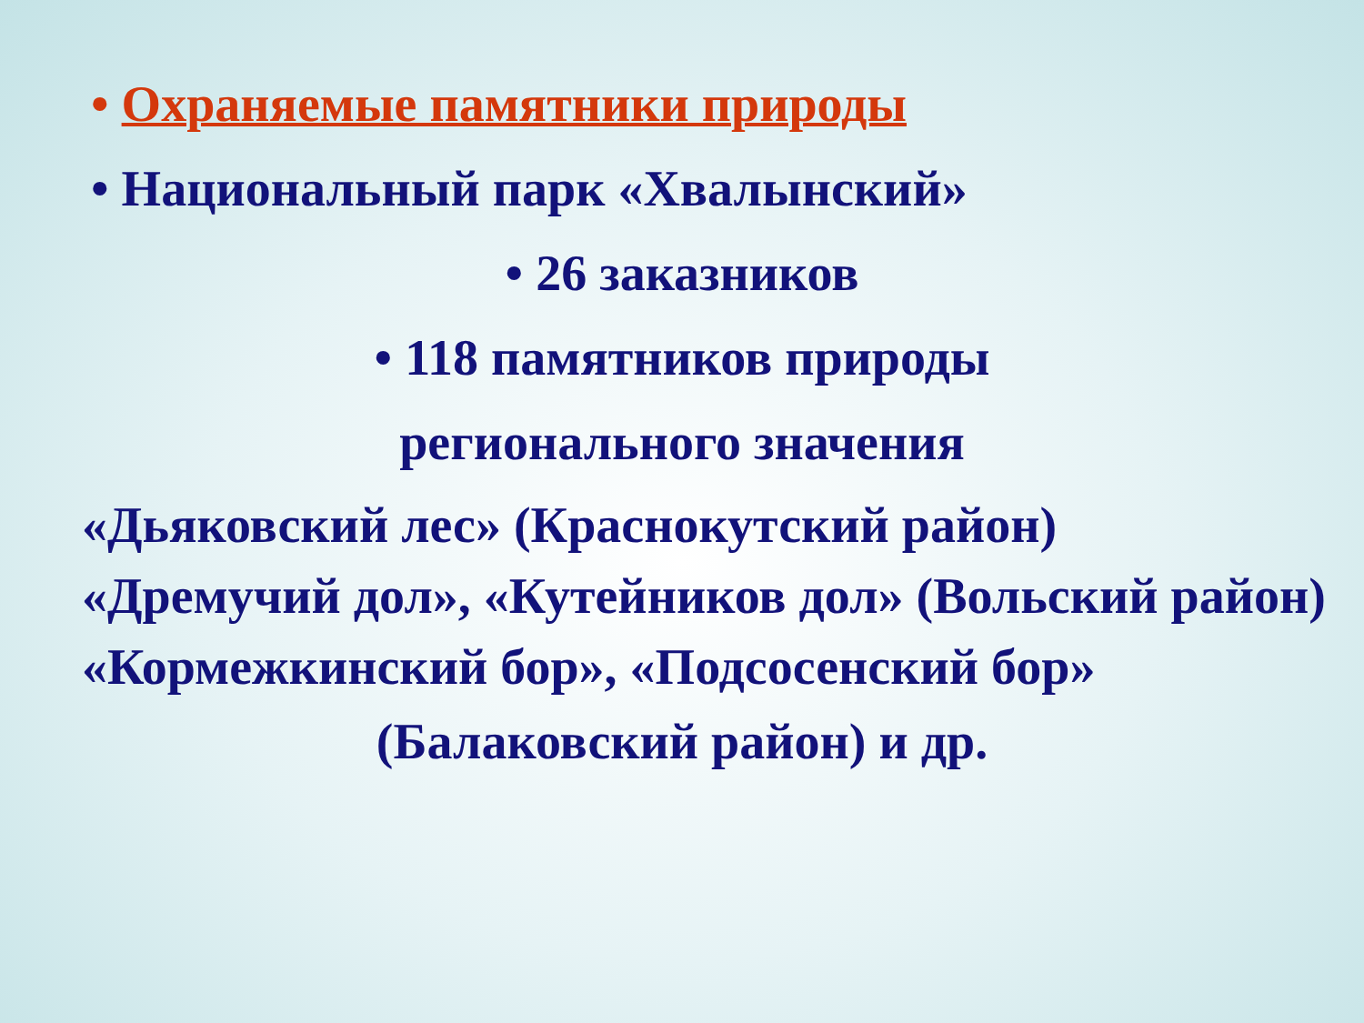• Охраняемые памятники природы
• Национальный парк «Хвалынский»
• 26 заказников
• 118 памятников природы
регионального значения
«Дьяковский лес» (Краснокутский район)
«Дремучий дол», «Кутейников дол» (Вольский район)
«Кормежкинский бор», «Подсосенский бор»
(Балаковский район) и др.